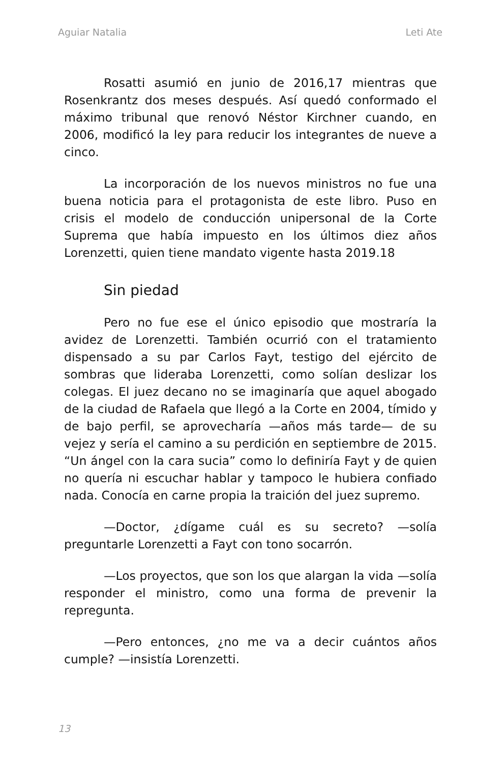Aguiar Natalia Leti Ate
Rosatti asumió en junio de 2016,17 mientras que Rosenkrantz dos meses después. Así quedó conformado el máximo tribunal que renovó Néstor Kirchner cuando, en 2006, modificó la ley para reducir los integrantes de nueve a cinco.
La incorporación de los nuevos ministros no fue una buena noticia para el protagonista de este libro. Puso en crisis el modelo de conducción unipersonal de la Corte Suprema que había impuesto en los últimos diez años Lorenzetti, quien tiene mandato vigente hasta 2019.18
Sin piedad
Pero no fue ese el único episodio que mostraría la avidez de Lorenzetti. También ocurrió con el tratamiento dispensado a su par Carlos Fayt, testigo del ejército de sombras que lideraba Lorenzetti, como solían deslizar los colegas. El juez decano no se imaginaría que aquel abogado de la ciudad de Rafaela que llegó a la Corte en 2004, tímido y de bajo perfil, se aprovecharía —años más tarde— de su vejez y sería el camino a su perdición en septiembre de 2015. “Un ángel con la cara sucia” como lo definiría Fayt y de quien no quería ni escuchar hablar y tampoco le hubiera confiado nada. Conocía en carne propia la traición del juez supremo.
—Doctor, ¿dígame cuál es su secreto? —solía preguntarle Lorenzetti a Fayt con tono socarrón.
—Los proyectos, que son los que alargan la vida —solía responder el ministro, como una forma de prevenir la repregunta.
—Pero entonces, ¿no me va a decir cuántos años cumple? —insistía Lorenzetti.
13